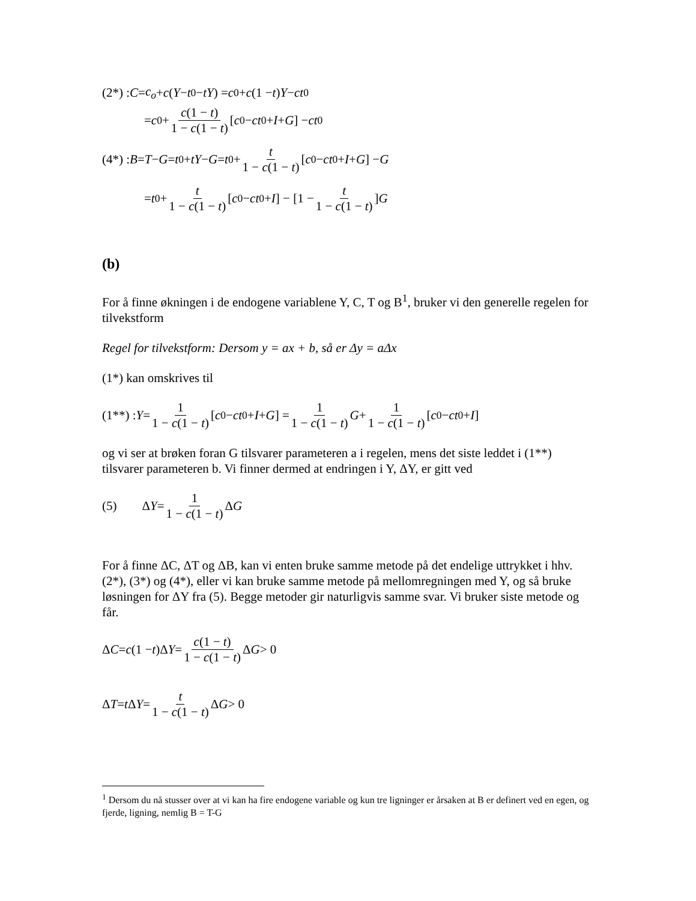(2*) : C = c<sub>o</sub> + c (Y − t<sub>0</sub> − tY) = c<sub>0</sub> + c (1 − t) Y − ct<sub>0</sub>
= c<sub>0</sub> + c(1 − t) 1 − c(1 − t) [c<sub>0</sub> − ct<sub>0</sub> + I + G] − ct<sub>0</sub>
(4*) : B = T − G = t<sub>0</sub> + tY − G = t<sub>0</sub> + t 1 − c(1 − t) [c<sub>0</sub> − ct<sub>0</sub> + I + G] − G
= t<sub>0</sub> + t 1 − c(1 − t) [c<sub>0</sub> − ct<sub>0</sub> + I] − [1 − t 1 − c(1 − t)] G
(b)
For å finne økningen i de endogene variablene Y, C, T og B<sup>1</sup>, bruker vi den generelle regelen for tilvekstform
Regel for tilvekstform: Dersom y = ax + b, så er Δy = aΔx
(1*) kan omskrives til
(1**) : Y = 1 1 − c(1 − t) [c<sub>0</sub> − ct<sub>0</sub> + I + G] = 1 1 − c(1 − t) G + 1 1 − c(1 − t) [c<sub>0</sub> − ct<sub>0</sub> + I]
og vi ser at brøken foran G tilsvarer parameteren a i regelen, mens det siste leddet i (1**) tilsvarer parameteren b. Vi finner dermed at endringen i Y, ΔY, er gitt ved
(5) Δ Y = 1 1 − c(1 − t) Δ G
For å finne ΔC, ΔT og ΔB, kan vi enten bruke samme metode på det endelige uttrykket i hhv. (2*), (3*) og (4*), eller vi kan bruke samme metode på mellomregningen med Y, og så bruke løsningen for ΔY fra (5). Begge metoder gir naturligvis samme svar. Vi bruker siste metode og får.
Δ C = c (1 − t)Δ Y = c(1 − t) 1 − c(1 − t) Δ G > 0
Δ T = t Δ Y = t 1 − c(1 − t) Δ G > 0
<sup>1</sup> Dersom du nå stusser over at vi kan ha fire endogene variable og kun tre ligninger er årsaken at B er definert ved en egen, og fjerde, ligning, nemlig B = T-G